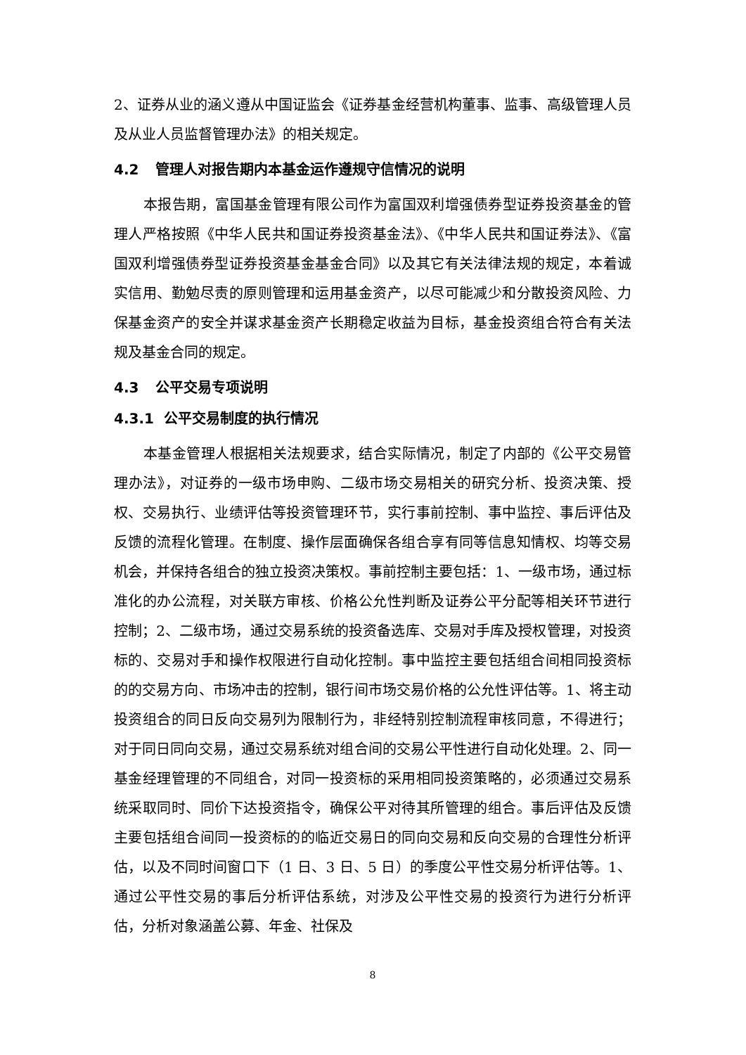2、证券从业的涵义遵从中国证监会《证券基金经营机构董事、监事、高级管理人员及从业人员监督管理办法》的相关规定。
4.2 管理人对报告期内本基金运作遵规守信情况的说明
本报告期，富国基金管理有限公司作为富国双利增强债券型证券投资基金的管理人严格按照《中华人民共和国证券投资基金法》、《中华人民共和国证券法》、《富国双利增强债券型证券投资基金基金合同》以及其它有关法律法规的规定，本着诚实信用、勤勉尽责的原则管理和运用基金资产，以尽可能减少和分散投资风险、力保基金资产的安全并谋求基金资产长期稳定收益为目标，基金投资组合符合有关法规及基金合同的规定。
4.3 公平交易专项说明
4.3.1 公平交易制度的执行情况
本基金管理人根据相关法规要求，结合实际情况，制定了内部的《公平交易管理办法》，对证券的一级市场申购、二级市场交易相关的研究分析、投资决策、授权、交易执行、业绩评估等投资管理环节，实行事前控制、事中监控、事后评估及反馈的流程化管理。在制度、操作层面确保各组合享有同等信息知情权、均等交易机会，并保持各组合的独立投资决策权。事前控制主要包括：1、一级市场，通过标准化的办公流程，对关联方审核、价格公允性判断及证券公平分配等相关环节进行控制；2、二级市场，通过交易系统的投资备选库、交易对手库及授权管理，对投资标的、交易对手和操作权限进行自动化控制。事中监控主要包括组合间相同投资标的的交易方向、市场冲击的控制，银行间市场交易价格的公允性评估等。1、将主动投资组合的同日反向交易列为限制行为，非经特别控制流程审核同意，不得进行；对于同日同向交易，通过交易系统对组合间的交易公平性进行自动化处理。2、同一基金经理管理的不同组合，对同一投资标的采用相同投资策略的，必须通过交易系统采取同时、同价下达投资指令，确保公平对待其所管理的组合。事后评估及反馈主要包括组合间同一投资标的的临近交易日的同向交易和反向交易的合理性分析评估，以及不同时间窗口下（1 日、3 日、5 日）的季度公平性交易分析评估等。1、通过公平性交易的事后分析评估系统，对涉及公平性交易的投资行为进行分析评估，分析对象涵盖公募、年金、社保及
8